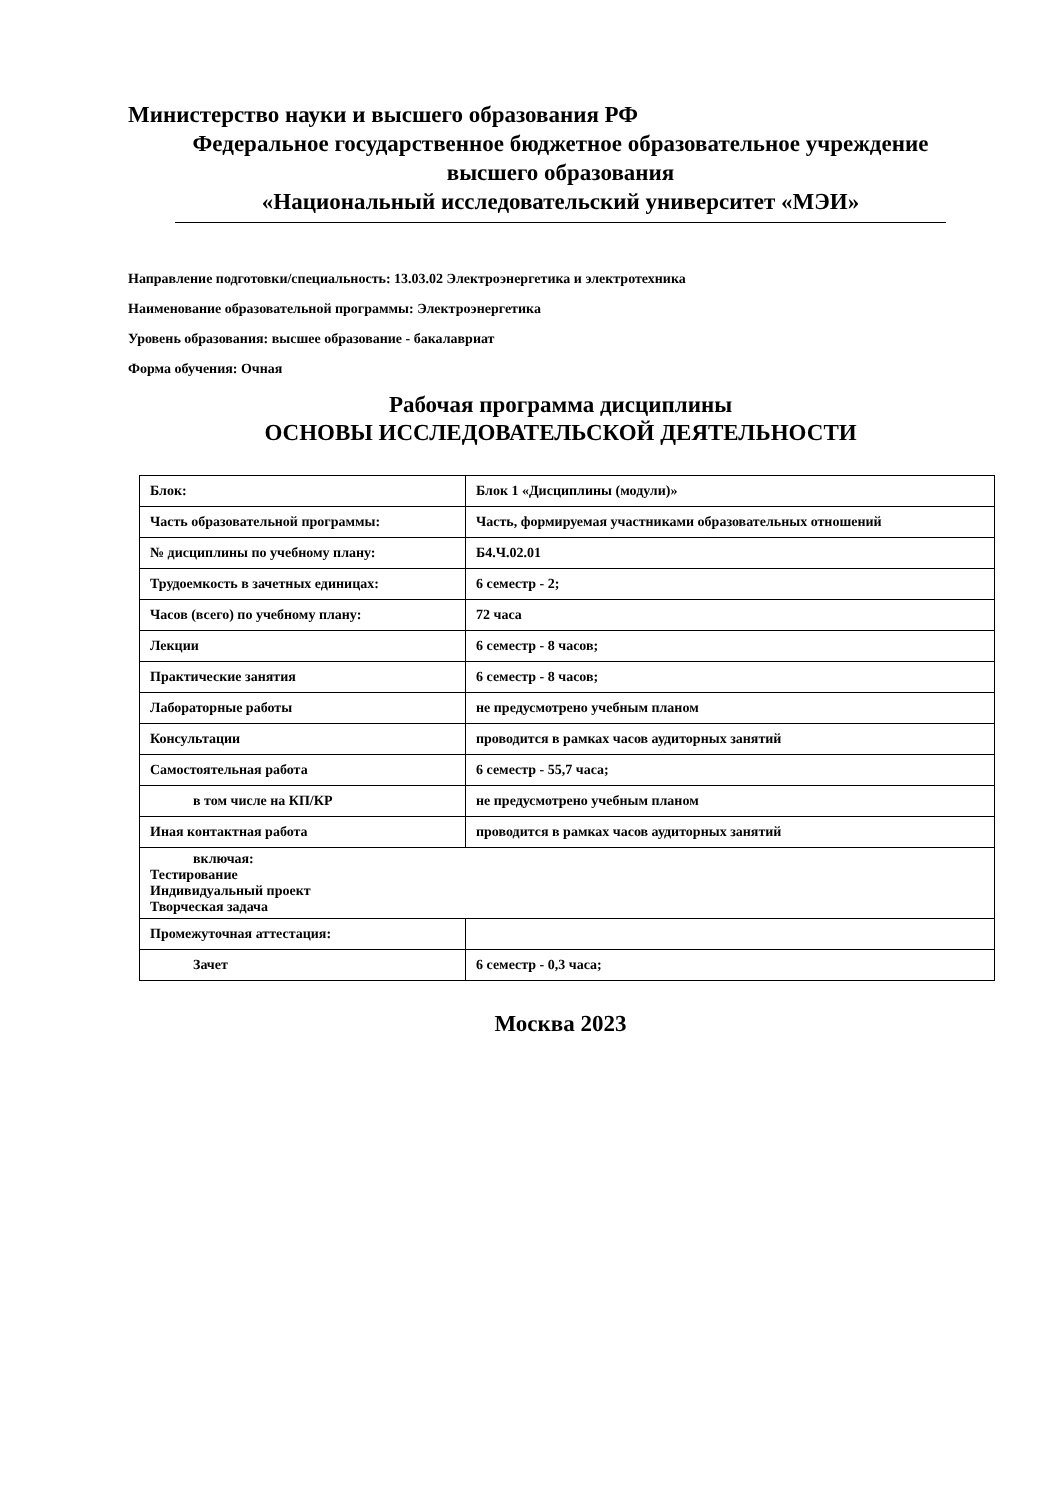Министерство науки и высшего образования РФ
Федеральное государственное бюджетное образовательное учреждение
высшего образования
«Национальный исследовательский университет «МЭИ»
Направление подготовки/специальность: 13.03.02 Электроэнергетика и электротехника
Наименование образовательной программы: Электроэнергетика
Уровень образования: высшее образование - бакалавриат
Форма обучения: Очная
Рабочая программа дисциплины
ОСНОВЫ ИССЛЕДОВАТЕЛЬСКОЙ ДЕЯТЕЛЬНОСТИ
| Блок: | Блок 1 «Дисциплины (модули)» |
| Часть образовательной программы: | Часть, формируемая участниками образовательных отношений |
| № дисциплины по учебному плану: | Б4.Ч.02.01 |
| Трудоемкость в зачетных единицах: | 6 семестр - 2; |
| Часов (всего) по учебному плану: | 72 часа |
| Лекции | 6 семестр - 8 часов; |
| Практические занятия | 6 семестр - 8 часов; |
| Лабораторные работы | не предусмотрено учебным планом |
| Консультации | проводится в рамках часов аудиторных занятий |
| Самостоятельная работа | 6 семестр - 55,7 часа; |
| в том числе на КП/КР | не предусмотрено учебным планом |
| Иная контактная работа | проводится в рамках часов аудиторных занятий |
| включая: Тестирование Индивидуальный проект Творческая задача | |
| Промежуточная аттестация: | |
| Зачет | 6 семестр - 0,3 часа; |
Москва 2023